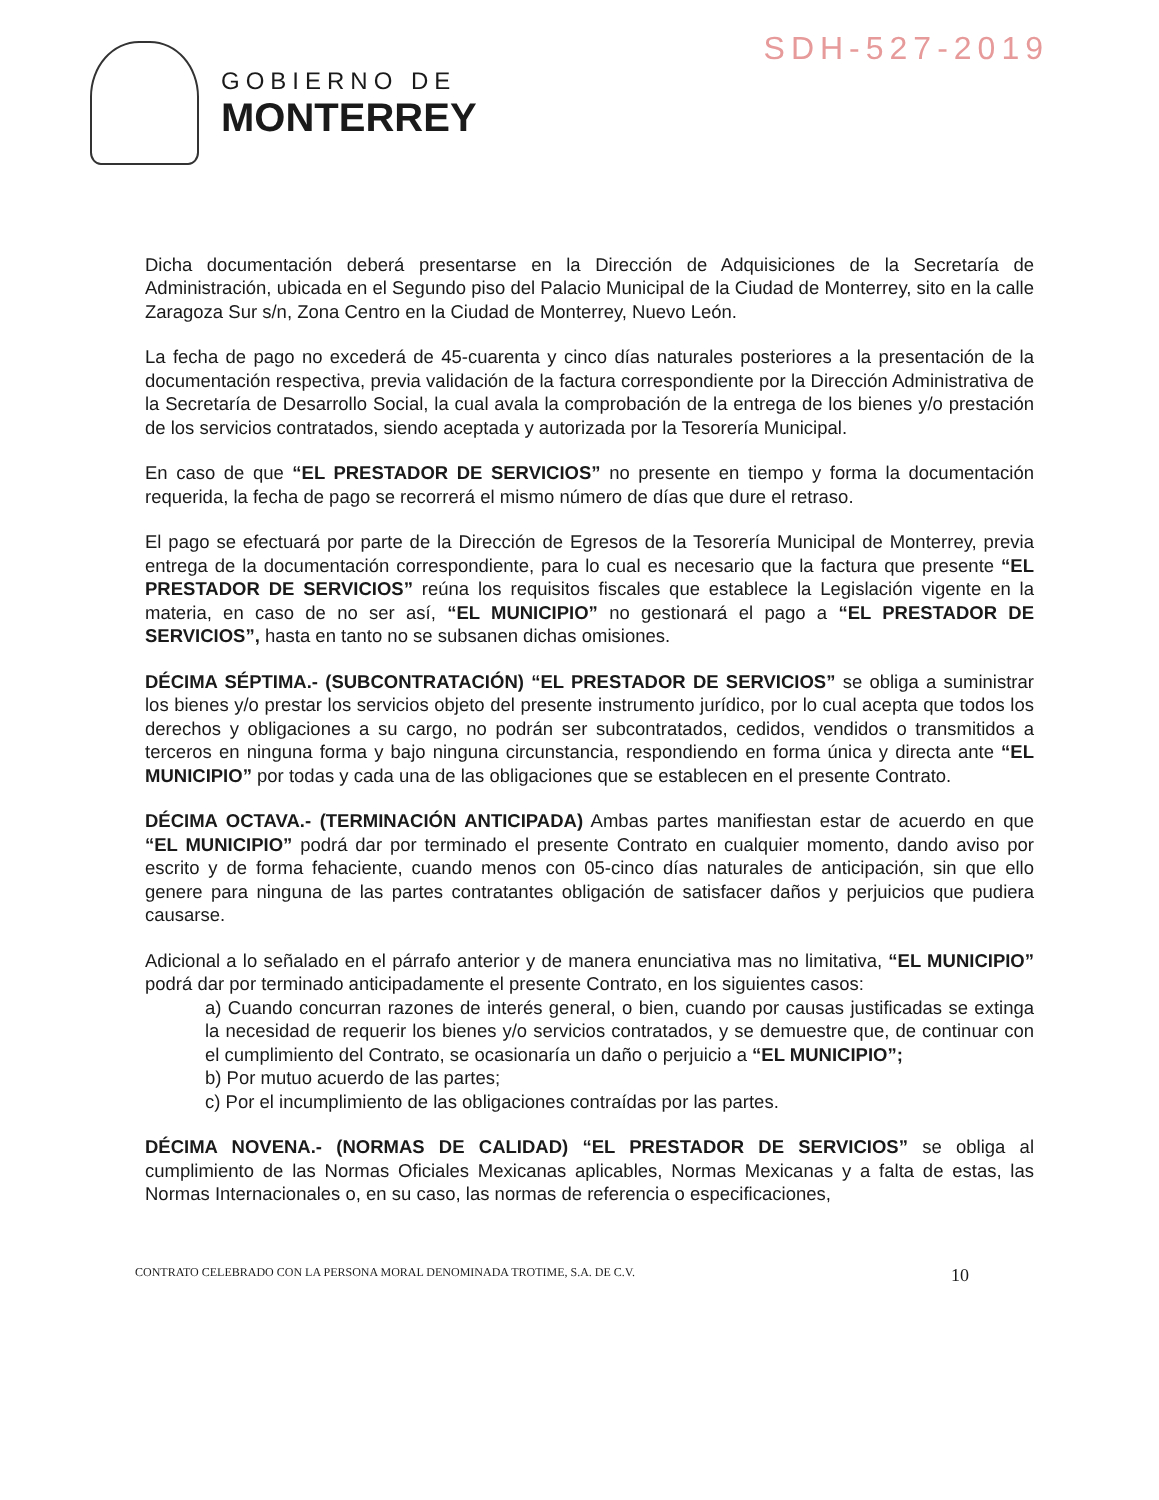SDH-527-2019
GOBIERNO DE
MONTERREY
Dicha documentación deberá presentarse en la Dirección de Adquisiciones de la Secretaría de Administración, ubicada en el Segundo piso del Palacio Municipal de la Ciudad de Monterrey, sito en la calle Zaragoza Sur s/n, Zona Centro en la Ciudad de Monterrey, Nuevo León.
La fecha de pago no excederá de 45-cuarenta y cinco días naturales posteriores a la presentación de la documentación respectiva, previa validación de la factura correspondiente por la Dirección Administrativa de la Secretaría de Desarrollo Social, la cual avala la comprobación de la entrega de los bienes y/o prestación de los servicios contratados, siendo aceptada y autorizada por la Tesorería Municipal.
En caso de que “EL PRESTADOR DE SERVICIOS” no presente en tiempo y forma la documentación requerida, la fecha de pago se recorrerá el mismo número de días que dure el retraso.
El pago se efectuará por parte de la Dirección de Egresos de la Tesorería Municipal de Monterrey, previa entrega de la documentación correspondiente, para lo cual es necesario que la factura que presente “EL PRESTADOR DE SERVICIOS” reúna los requisitos fiscales que establece la Legislación vigente en la materia, en caso de no ser así, “EL MUNICIPIO” no gestionará el pago a “EL PRESTADOR DE SERVICIOS”, hasta en tanto no se subsanen dichas omisiones.
DÉCIMA SÉPTIMA.- (SUBCONTRATACIÓN) “EL PRESTADOR DE SERVICIOS” se obliga a suministrar los bienes y/o prestar los servicios objeto del presente instrumento jurídico, por lo cual acepta que todos los derechos y obligaciones a su cargo, no podrán ser subcontratados, cedidos, vendidos o transmitidos a terceros en ninguna forma y bajo ninguna circunstancia, respondiendo en forma única y directa ante “EL MUNICIPIO” por todas y cada una de las obligaciones que se establecen en el presente Contrato.
DÉCIMA OCTAVA.- (TERMINACIÓN ANTICIPADA) Ambas partes manifiestan estar de acuerdo en que “EL MUNICIPIO” podrá dar por terminado el presente Contrato en cualquier momento, dando aviso por escrito y de forma fehaciente, cuando menos con 05-cinco días naturales de anticipación, sin que ello genere para ninguna de las partes contratantes obligación de satisfacer daños y perjuicios que pudiera causarse.
Adicional a lo señalado en el párrafo anterior y de manera enunciativa mas no limitativa, “EL MUNICIPIO” podrá dar por terminado anticipadamente el presente Contrato, en los siguientes casos:
a) Cuando concurran razones de interés general, o bien, cuando por causas justificadas se extinga la necesidad de requerir los bienes y/o servicios contratados, y se demuestre que, de continuar con el cumplimiento del Contrato, se ocasionaría un daño o perjuicio a “EL MUNICIPIO”;
b) Por mutuo acuerdo de las partes;
c) Por el incumplimiento de las obligaciones contraídas por las partes.
DÉCIMA NOVENA.- (NORMAS DE CALIDAD) “EL PRESTADOR DE SERVICIOS” se obliga al cumplimiento de las Normas Oficiales Mexicanas aplicables, Normas Mexicanas y a falta de estas, las Normas Internacionales o, en su caso, las normas de referencia o especificaciones,
CONTRATO CELEBRADO CON LA PERSONA MORAL DENOMINADA TROTIME, S.A. DE C.V. 10